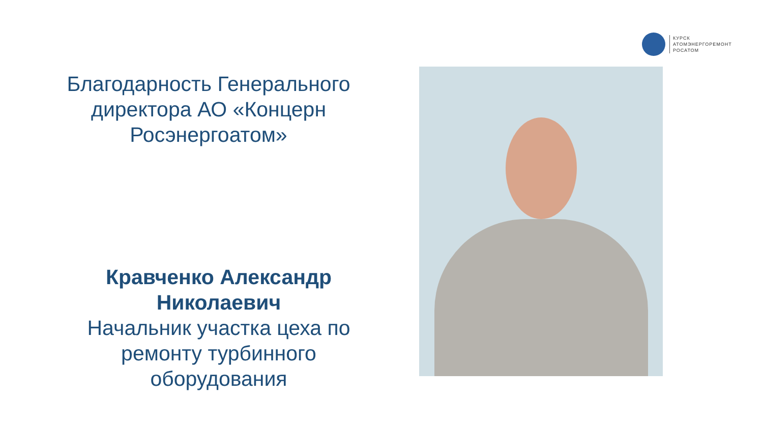КУРСК
АТОМЭНЕРГОРЕМОНТ
РОСАТОМ
Благодарность Генерального директора АО «Концерн Росэнергоатом»
Кравченко Александр Николаевич
Начальник участка цеха по ремонту турбинного оборудования